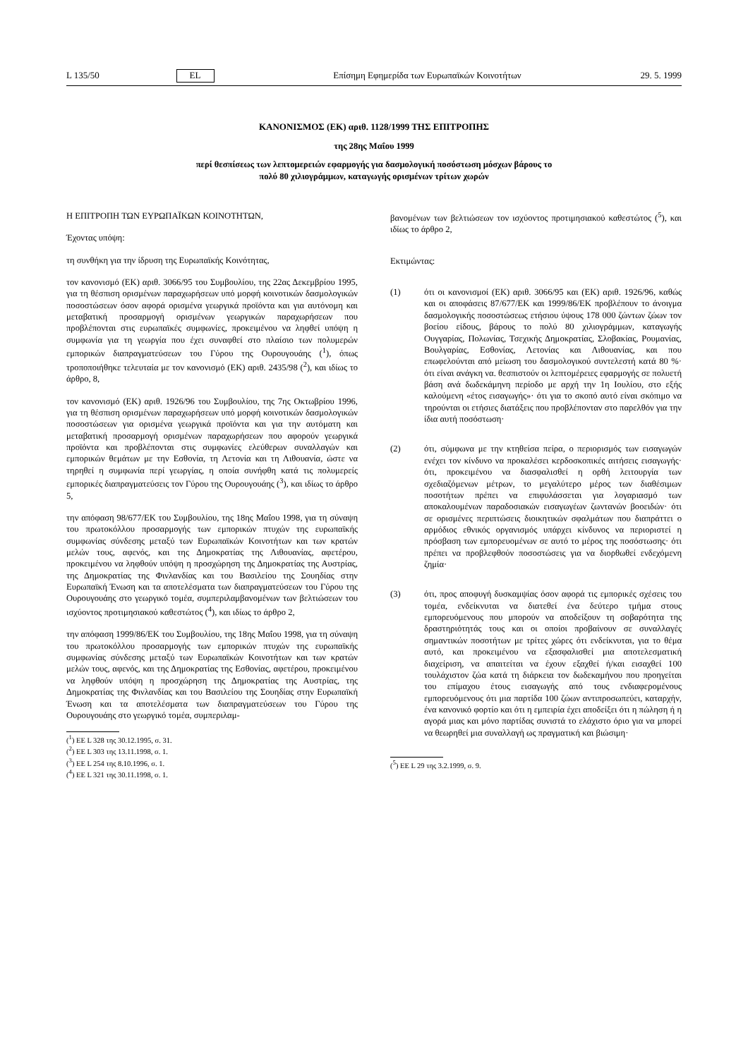L 135/50 EL Επίσημη Εφημερίδα των Ευρωπαϊκών Κοινοτήτων 29. 5. 1999
ΚΑΝΟΝΙΣΜΟΣ (ΕΚ) αριθ. 1128/1999 ΤΗΣ ΕΠΙΤΡΟΠΗΣ
της 28ης Μαΐου 1999
περί θεσπίσεως των λεπτομερειών εφαρμογής για δασμολογική ποσόστωση μόσχων βάρους το
πολύ 80 χιλιογράμμων, καταγωγής ορισμένων τρίτων χωρών
Η ΕΠΙΤΡΟΠΗ ΤΩΝ ΕΥΡΩΠΑΪΚΩΝ ΚΟΙΝΟΤΗΤΩΝ,
Έχοντας υπόψη:
τη συνθήκη για την ίδρυση της Ευρωπαϊκής Κοινότητας,
τον κανονισμό (ΕΚ) αριθ. 3066/95 του Συμβουλίου, της 22ας Δεκεμβρίου 1995, για τη θέσπιση ορισμένων παραχωρήσεων υπό μορφή κοινοτικών δασμολογικών ποσοστώσεων όσον αφορά ορισμένα γεωργικά προϊόντα και για αυτόνομη και μεταβατική προσαρμογή ορισμένων γεωργικών παραχωρήσεων που προβλέπονται στις ευρωπαϊκές συμφωνίες, προκειμένου να ληφθεί υπόψη η συμφωνία για τη γεωργία που έχει συναφθεί στο πλαίσιο των πολυμερών εμπορικών διαπραγματεύσεων του Γύρου της Ουρουγουάης (<sup>1</sup>), όπως τροποποιήθηκε τελευταία με τον κανονισμό (ΕΚ) αριθ. 2435/98 (<sup>2</sup>), και ιδίως το άρθρο, 8,
τον κανονισμό (ΕΚ) αριθ. 1926/96 του Συμβουλίου, της 7ης Οκτωβρίου 1996, για τη θέσπιση ορισμένων παραχωρήσεων υπό μορφή κοινοτικών δασμολογικών ποσοστώσεων για ορισμένα γεωργικά προϊόντα και για την αυτόματη και μεταβατική προσαρμογή ορισμένων παραχωρήσεων που αφορούν γεωργικά προϊόντα και προβλέπονται στις συμφωνίες ελεύθερων συναλλαγών και εμπορικών θεμάτων με την Εσθονία, τη Λετονία και τη Λιθουανία, ώστε να τηρηθεί η συμφωνία περί γεωργίας, η οποία συνήφθη κατά τις πολυμερείς εμπορικές διαπραγματεύσεις τον Γύρου της Ουρουγουάης (<sup>3</sup>), και ιδίως το άρθρο 5,
την απόφαση 98/677/ΕΚ του Συμβουλίου, της 18ης Μαΐου 1998, για τη σύναψη του πρωτοκόλλου προσαρμογής των εμπορικών πτυχών της ευρωπαϊκής συμφωνίας σύνδεσης μεταξύ των Ευρωπαϊκών Κοινοτήτων και των κρατών μελών τους, αφενός, και της Δημοκρατίας της Λιθουανίας, αφετέρου, προκειμένου να ληφθούν υπόψη η προσχώρηση της Δημοκρατίας της Αυστρίας, της Δημοκρατίας της Φινλανδίας και του Βασιλείου της Σουηδίας στην Ευρωπαϊκή Ένωση και τα αποτελέσματα των διαπραγματεύσεων του Γύρου της Ουρουγουάης στο γεωργικό τομέα, συμπεριλαμβανομένων των βελτιώσεων του ισχύοντος προτιμησιακού καθεστώτος (<sup>4</sup>), και ιδίως το άρθρο 2,
την απόφαση 1999/86/ΕΚ του Συμβουλίου, της 18ης Μαΐου 1998, για τη σύναψη του πρωτοκόλλου προσαρμογής των εμπορικών πτυχών της ευρωπαϊκής συμφωνίας σύνδεσης μεταξύ των Ευρωπαϊκών Κοινοτήτων και των κρατών μελών τους, αφενός, και της Δημοκρατίας της Εσθονίας, αφετέρου, προκειμένου να ληφθούν υπόψη η προσχώρηση της Δημοκρατίας της Αυστρίας, της Δημοκρατίας της Φινλανδίας και του Βασιλείου της Σουηδίας στην Ευρωπαϊκή Ένωση και τα αποτελέσματα των διαπραγματεύσεων του Γύρου της Ουρουγουάης στο γεωργικό τομέα, συμπεριλαμ-
(<sup>1</sup>) ΕΕ L 328 της 30.12.1995, σ. 31.
(<sup>2</sup>) ΕΕ L 303 της 13.11.1998, σ. 1.
(<sup>3</sup>) ΕΕ L 254 της 8.10.1996, σ. 1.
(<sup>4</sup>) ΕΕ L 321 της 30.11.1998, σ. 1.
βανομένων των βελτιώσεων τον ισχύοντος προτιμησιακού καθεστώτος (<sup>5</sup>), και ιδίως το άρθρο 2,
Εκτιμώντας:
(1) ότι οι κανονισμοί (ΕΚ) αριθ. 3066/95 και (ΕΚ) αριθ. 1926/96, καθώς και οι αποφάσεις 87/677/ΕΚ και 1999/86/ΕΚ προβλέπουν το άνοιγμα δασμολογικής ποσοστώσεως ετήσιου ύψους 178 000 ζώντων ζώων τον βοείου είδους, βάρους το πολύ 80 χιλιογράμμων, καταγωγής Ουγγαρίας, Πολωνίας, Τσεχικής Δημοκρατίας, Σλοβακίας, Ρουμανίας, Βουλγαρίας, Εσθονίας, Λετονίας και Λιθουανίας, και που επωφελούνται από μείωση του δασμολογικού συντελεστή κατά 80 %· ότι είναι ανάγκη να. θεσπιστούν οι λεπτομέρειες εφαρμογής σε πολυετή βάση ανά δωδεκάμηνη περίοδο με αρχή την 1η Ιουλίου, στο εξής καλούμενη «έτος εισαγωγής»· ότι για το σκοπό αυτό είναι σκόπιμο να τηρούνται οι ετήσιες διατάξεις που προβλέπονταν στο παρελθόν για την ίδια αυτή ποσόστωση·
(2) ότι, σύμφωνα με την κτηθείσα πείρα, ο περιορισμός των εισαγωγών ενέχει τον κίνδυνο να προκαλέσει κερδοσκοπικές αιτήσεις εισαγωγής· ότι, προκειμένου να διασφαλισθεί η ορθή λειτουργία των σχεδιαζόμενων μέτρων, το μεγαλύτερο μέρος των διαθέσιμων ποσοτήτων πρέπει να επιφυλάσσεται για λογαριασμό των αποκαλουμένων παραδοσιακών εισαγωγέων ζωντανών βοοειδών· ότι σε ορισμένες περιπτώσεις διοικητικών σφαλμάτων που διαπράττει ο αρμόδιος εθνικός οργανισμός υπάρχει κίνδυνος να περιοριστεί η πρόσβαση των εμπορευομένων σε αυτό το μέρος της ποσόστωσης· ότι πρέπει να προβλεφθούν ποσοστώσεις για να διορθωθεί ενδεχόμενη ζημία·
(3) ότι, προς αποφυγή δυσκαμψίας όσον αφορά τις εμπορικές σχέσεις του τομέα, ενδείκνυται να διατεθεί ένα δεύτερο τμήμα στους εμπορευόμενους που μπορούν να αποδείξουν τη σοβαρότητα της δραστηριότητάς τους και οι οποίοι προβαίνουν σε συναλλαγές σημαντικών ποσοτήτων με τρίτες χώρες ότι ενδείκνυται, για το θέμα αυτό, και προκειμένου να εξασφαλισθεί μια αποτελεσματική διαχείριση, να απαιτείται να έχουν εξαχθεί ή/και εισαχθεί 100 τουλάχιστον ζώα κατά τη διάρκεια τον δωδεκαμήνου που προηγείται του επίμαχου έτους εισαγωγής από τους ενδιαφερομένους εμπορευόμενους ότι μια παρτίδα 100 ζώων αντιπροσωπεύει, καταρχήν, ένα κανονικό φορτίο και ότι η εμπειρία έχει αποδείξει ότι η πώληση ή η αγορά μιας και μόνο παρτίδας συνιστά το ελάχιστο όριο για να μπορεί να θεωρηθεί μια συναλλαγή ως πραγματική και βιώσιμη·
(<sup>5</sup>) ΕΕ L 29 της 3.2.1999, σ. 9.